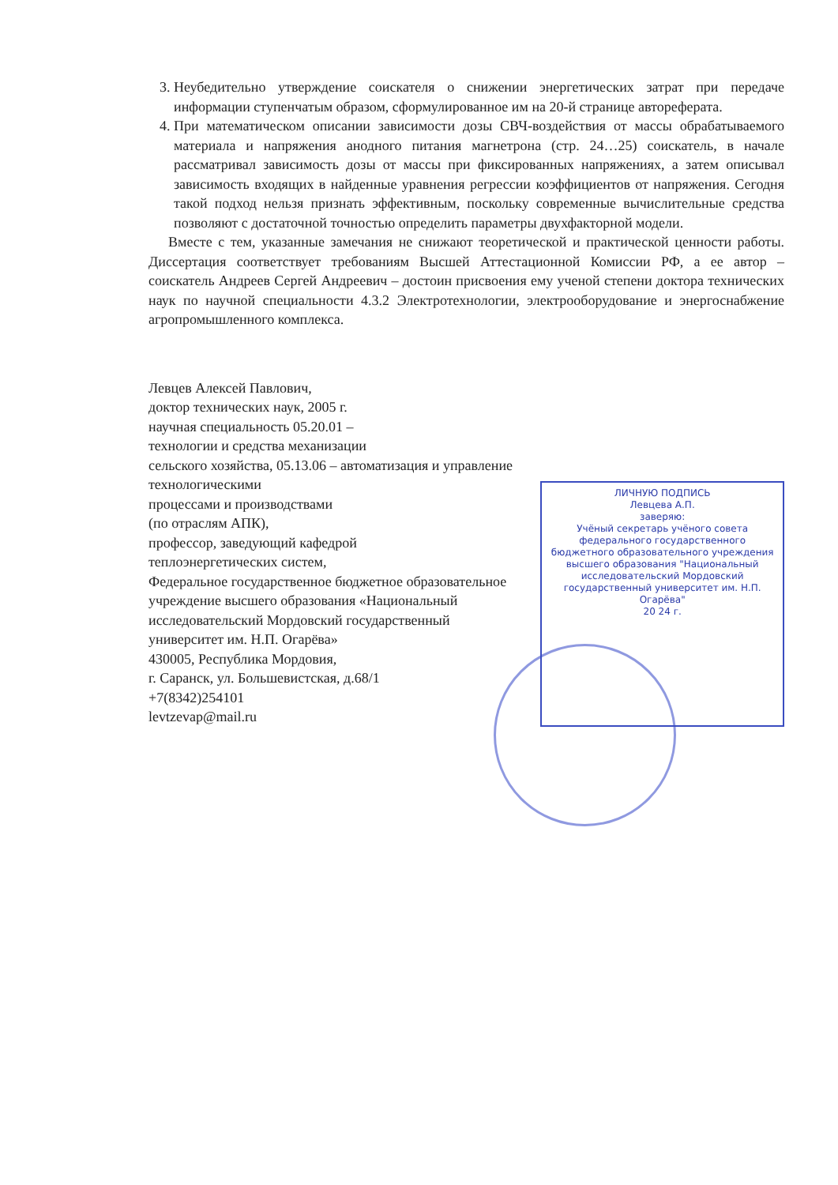3. Неубедительно утверждение соискателя о снижении энергетических затрат при передаче информации ступенчатым образом, сформулированное им на 20-й странице автореферата.
4. При математическом описании зависимости дозы СВЧ-воздействия от массы обрабатываемого материала и напряжения анодного питания магнетрона (стр. 24…25) соискатель, в начале рассматривал зависимость дозы от массы при фиксированных напряжениях, а затем описывал зависимость входящих в найденные уравнения регрессии коэффициентов от напряжения. Сегодня такой подход нельзя признать эффективным, поскольку современные вычислительные средства позволяют с достаточной точностью определить параметры двухфакторной модели.
Вместе с тем, указанные замечания не снижают теоретической и практической ценности работы. Диссертация соответствует требованиям Высшей Аттестационной Комиссии РФ, а ее автор – соискатель Андреев Сергей Андреевич – достоин присвоения ему ученой степени доктора технических наук по научной специальности 4.3.2 Электротехнологии, электрооборудование и энергоснабжение агропромышленного комплекса.
Левцев Алексей Павлович,
доктор технических наук, 2005 г.
научная специальность 05.20.01 –
технологии и средства механизации
сельского хозяйства, 05.13.06 – автоматизация и управление технологическими
процессами и производствами
(по отраслям АПК),
профессор, заведующий кафедрой
теплоэнергетических систем,
Федеральное государственное бюджетное образовательное учреждение высшего образования «Национальный исследовательский Мордовский государственный университет им. Н.П. Огарёва»
430005, Республика Мордовия,
г. Саранск, ул. Большевистская, д.68/1
+7(8342)254101
levtzevap@mail.ru
ЛИЧНУЮ ПОДПИСЬ
Левцева А.П.
заверяю:
Учёный секретарь учёного совета федерального государственного бюджетного образовательного учреждения высшего образования "Национальный исследовательский Мордовский государственный университет им. Н.П. Огарёва"
20 24 г.